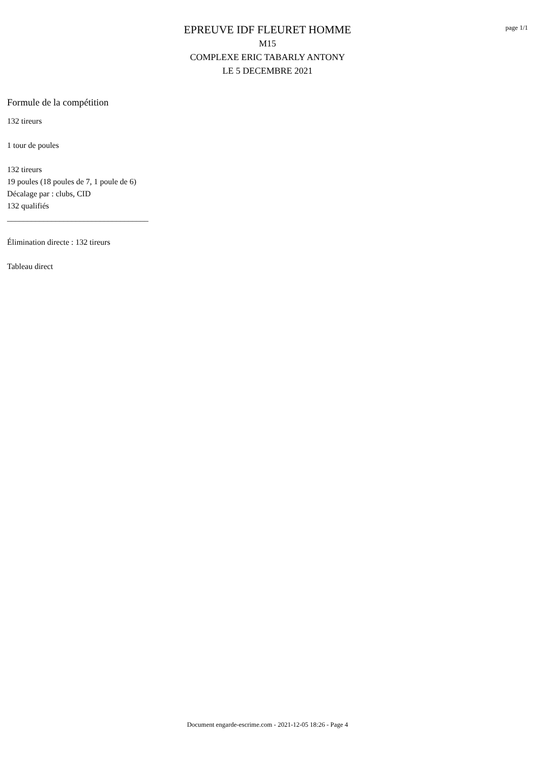page 1/1
EPREUVE IDF FLEURET HOMME
M15
COMPLEXE ERIC TABARLY ANTONY
LE 5 DECEMBRE 2021
Formule de la compétition
132 tireurs
1 tour de poules
132 tireurs
19 poules (18 poules de 7, 1 poule de 6)
Décalage par : clubs, CID
132 qualifiés
___________________________________
Élimination directe : 132 tireurs
Tableau direct
Document engarde-escrime.com - 2021-12-05 18:26 - Page 4